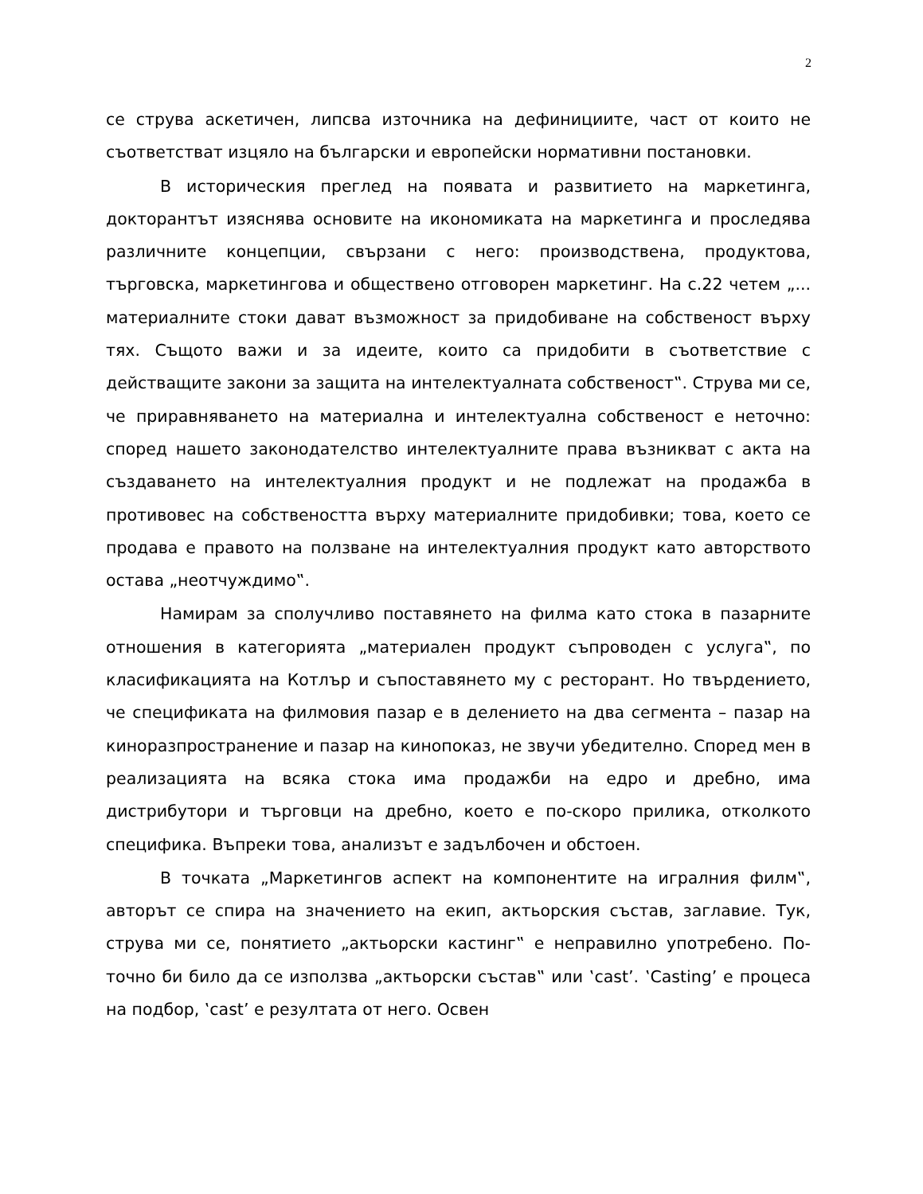2
се струва аскетичен, липсва източника на дефинициите, част от които не съответстват изцяло на български и европейски нормативни постановки.
В историческия преглед на появата и развитието на маркетинга, докторантът изяснява основите на икономиката на маркетинга и проследява различните концепции, свързани с него: производствена, продуктова, търговска, маркетингова и обществено отговорен маркетинг. На с.22 четем „... материалните стоки дават възможност за придобиване на собственост върху тях. Същото важи и за идеите, които са придобити в съответствие с действащите закони за защита на интелектуалната собственост‟. Струва ми се, че приравняването на материална и интелектуална собственост е неточно: според нашето законодателство интелектуалните права възникват с акта на създаването на интелектуалния продукт и не подлежат на продажба в противовес на собствеността върху материалните придобивки; това, което се продава е правото на ползване на интелектуалния продукт като авторството остава „неотчуждимо‟.
Намирам за сполучливо поставянето на филма като стока в пазарните отношения в категорията „материален продукт съпроводен с услуга‟, по класификацията на Котлър и съпоставянето му с ресторант. Но твърдението, че спецификата на филмовия пазар е в делението на два сегмента – пазар на киноразпространение и пазар на кинопоказ, не звучи убедително. Според мен в реализацията на всяка стока има продажби на едро и дребно, има дистрибутори и търговци на дребно, което е по-скоро прилика, отколкото специфика. Въпреки това, анализът е задълбочен и обстоен.
В точката „Маркетингов аспект на компонентите на игралния филм‟, авторът се спира на значението на екип, актьорския състав, заглавие. Тук, струва ми се, понятието „актьорски кастинг‟ е неправилно употребено. По-точно би било да се използва „актьорски състав‟ или ‛cast’. ‛Casting’ е процеса на подбор, ‛cast’ е резултата от него. Освен